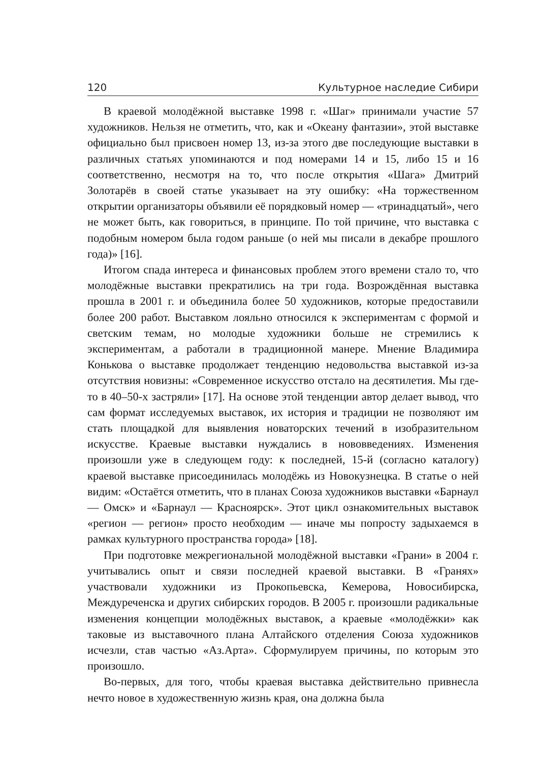120 Культурное наследие Сибири
В краевой молодёжной выставке 1998 г. «Шаг» принимали участие 57 художников. Нельзя не отметить, что, как и «Океану фантазии», этой выставке официально был присвоен номер 13, из-за этого две последующие выставки в различных статьях упоминаются и под номерами 14 и 15, либо 15 и 16 соответственно, несмотря на то, что после открытия «Шага» Дмитрий Золотарёв в своей статье указывает на эту ошибку: «На торжественном открытии организаторы объявили её порядковый номер — «тринадцатый», чего не может быть, как говориться, в принципе. По той причине, что выставка с подобным номером была годом раньше (о ней мы писали в декабре прошлого года)» [16].
Итогом спада интереса и финансовых проблем этого времени стало то, что молодёжные выставки прекратились на три года. Возрождённая выставка прошла в 2001 г. и объединила более 50 художников, которые предоставили более 200 работ. Выставком лояльно относился к экспериментам с формой и светским темам, но молодые художники больше не стремились к экспериментам, а работали в традиционной манере. Мнение Владимира Конькова о выставке продолжает тенденцию недовольства выставкой из-за отсутствия новизны: «Современное искусство отстало на десятилетия. Мы где-то в 40–50-х застряли» [17]. На основе этой тенденции автор делает вывод, что сам формат исследуемых выставок, их история и традиции не позволяют им стать площадкой для выявления новаторских течений в изобразительном искусстве. Краевые выставки нуждались в нововведениях. Изменения произошли уже в следующем году: к последней, 15-й (согласно каталогу) краевой выставке присоединилась молодёжь из Новокузнецка. В статье о ней видим: «Остаётся отметить, что в планах Союза художников выставки «Барнаул — Омск» и «Барнаул — Красноярск». Этот цикл ознакомительных выставок «регион — регион» просто необходим — иначе мы попросту задыхаемся в рамках культурного пространства города» [18].
При подготовке межрегиональной молодёжной выставки «Грани» в 2004 г. учитывались опыт и связи последней краевой выставки. В «Гранях» участвовали художники из Прокопьевска, Кемерова, Новосибирска, Междуреченска и других сибирских городов. В 2005 г. произошли радикальные изменения концепции молодёжных выставок, а краевые «молодёжки» как таковые из выставочного плана Алтайского отделения Союза художников исчезли, став частью «Аз.Арта». Сформулируем причины, по которым это произошло.
Во-первых, для того, чтобы краевая выставка действительно привнесла нечто новое в художественную жизнь края, она должна была